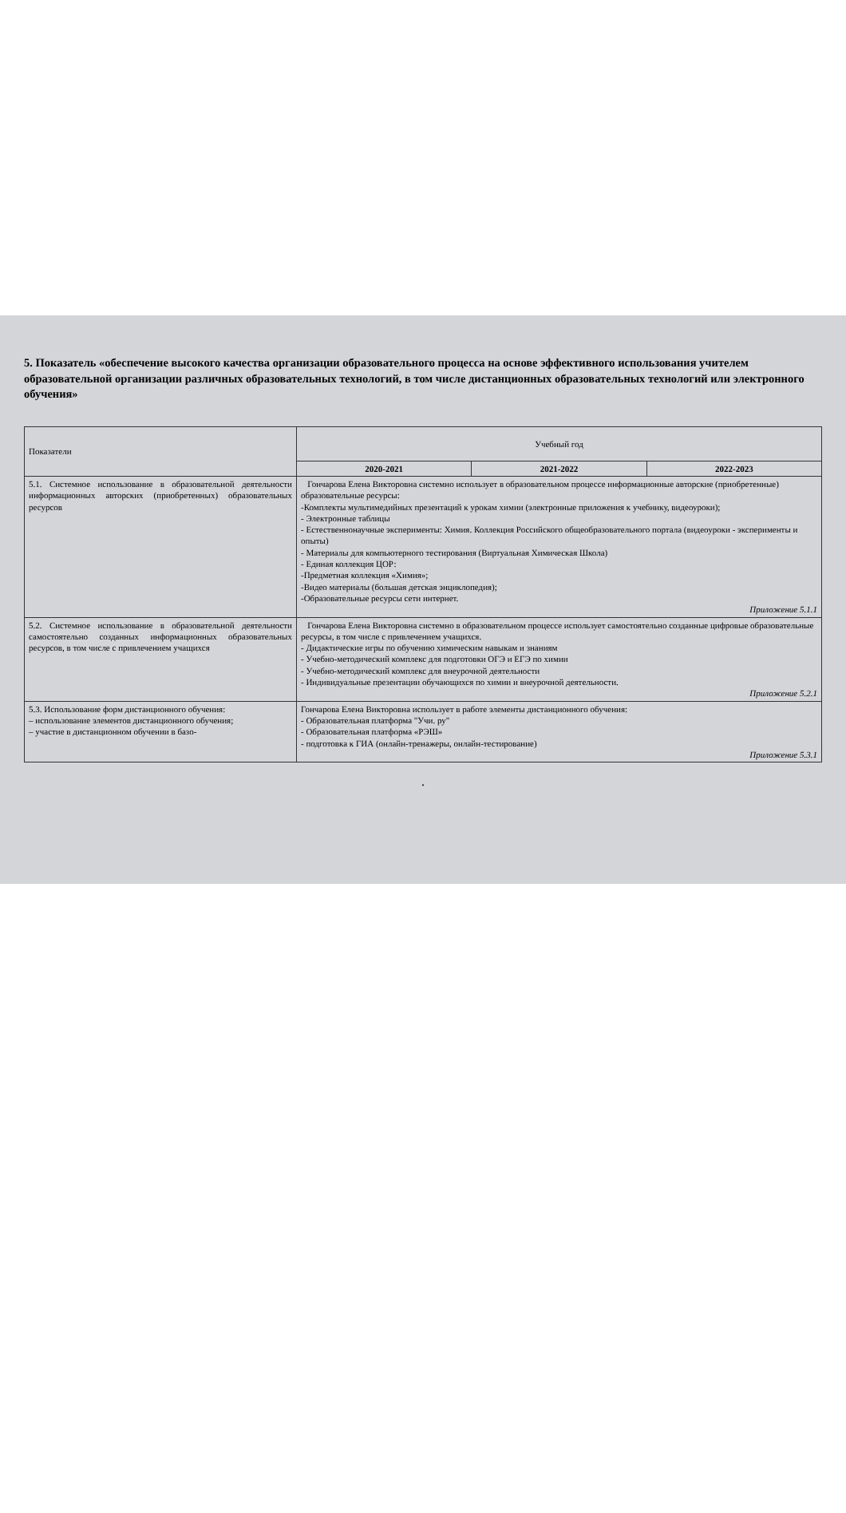5. Показатель «обеспечение высокого качества организации образовательного процесса на основе эффективного использования учителем образовательной организации различных образовательных технологий, в том числе дистанционных образовательных технологий или электронного обучения»
| Показатели | Учебный год | | |
| --- | --- | --- | --- |
| | 2020-2021 | 2021-2022 | 2022-2023 |
| 5.1. Системное использование в образовательной деятельности информационных авторских (приобретенных) образовательных ресурсов | Гончарова Елена Викторовна системно использует в образовательном процессе информационные авторские (приобретенные) образовательные ресурсы: -Комплекты мультимедийных презентаций к урокам химии (электронные приложения к учебнику, видеоуроки); - Электронные таблицы - Естественнонаучные эксперименты: Химия. Коллекция Российского общеобразовательного портала (видеоуроки - эксперименты и опыты) - Материалы для компьютерного тестирования (Виртуальная Химическая Школа) - Единая коллекция ЦОР: -Предметная коллекция «Химия»; -Видео материалы (большая детская энциклопедия); -Образовательные ресурсы сети интернет. Приложение 5.1.1 | | |
| 5.2. Системное использование в образовательной деятельности самостоятельно созданных информационных образовательных ресурсов, в том числе с привлечением учащихся | Гончарова Елена Викторовна системно в образовательном процессе использует самостоятельно созданные цифровые образовательные ресурсы, в том числе с привлечением учащихся. - Дидактические игры по обучению химическим навыкам и знаниям - Учебно-методический комплекс для подготовки ОГЭ и ЕГЭ по химии - Учебно-методический комплекс для внеурочной деятельности - Индивидуальные презентации обучающихся по химии и внеурочной деятельности. Приложение 5.2.1 | | |
| 5.3. Использование форм дистанционного обучения: – использование элементов дистанционного обучения; – участие в дистанционном обучении в базо- | Гончарова Елена Викторовна использует в работе элементы дистанционного обучения: - Образовательная платформа "Учи. ру" - Образовательная платформа «РЭШ» - подготовка к ГИА (онлайн-тренажеры, онлайн-тестирование) Приложение 5.3.1 | | |
.